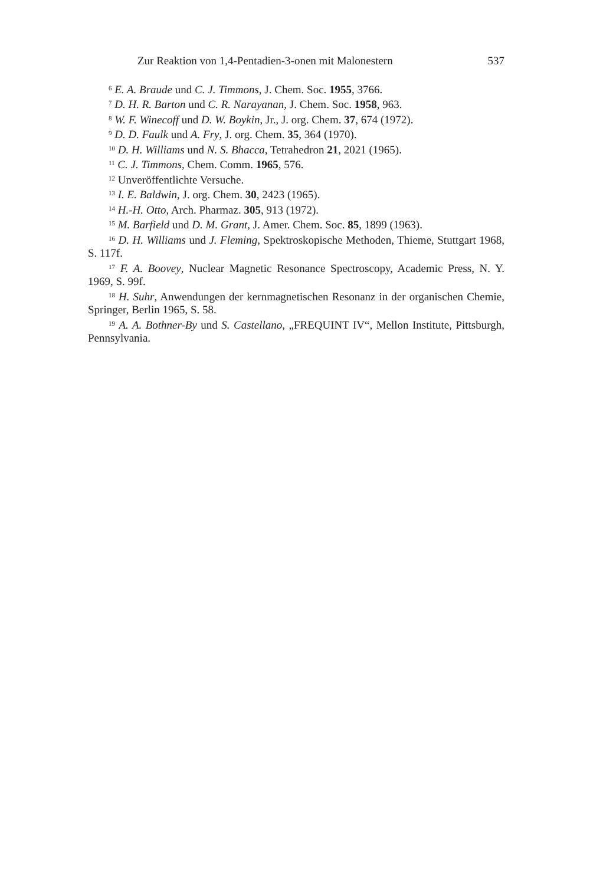Zur Reaktion von 1,4-Pentadien-3-onen mit Malonestern 537
<sup>6</sup> E. A. Braude und C. J. Timmons, J. Chem. Soc. 1955, 3766.
<sup>7</sup> D. H. R. Barton und C. R. Narayanan, J. Chem. Soc. 1958, 963.
<sup>8</sup> W. F. Winecoff und D. W. Boykin, Jr., J. org. Chem. 37, 674 (1972).
<sup>9</sup> D. D. Faulk und A. Fry, J. org. Chem. 35, 364 (1970).
<sup>10</sup> D. H. Williams und N. S. Bhacca, Tetrahedron 21, 2021 (1965).
<sup>11</sup> C. J. Timmons, Chem. Comm. 1965, 576.
<sup>12</sup> Unveröffentlichte Versuche.
<sup>13</sup> I. E. Baldwin, J. org. Chem. 30, 2423 (1965).
<sup>14</sup> H.-H. Otto, Arch. Pharmaz. 305, 913 (1972).
<sup>15</sup> M. Barfield und D. M. Grant, J. Amer. Chem. Soc. 85, 1899 (1963).
<sup>16</sup> D. H. Williams und J. Fleming, Spektroskopische Methoden, Thieme, Stuttgart 1968, S. 117f.
<sup>17</sup> F. A. Boovey, Nuclear Magnetic Resonance Spectroscopy, Academic Press, N. Y. 1969, S. 99f.
<sup>18</sup> H. Suhr, Anwendungen der kernmagnetischen Resonanz in der organischen Chemie, Springer, Berlin 1965, S. 58.
<sup>19</sup> A. A. Bothner-By und S. Castellano, „FREQUINT IV“, Mellon Institute, Pittsburgh, Pennsylvania.